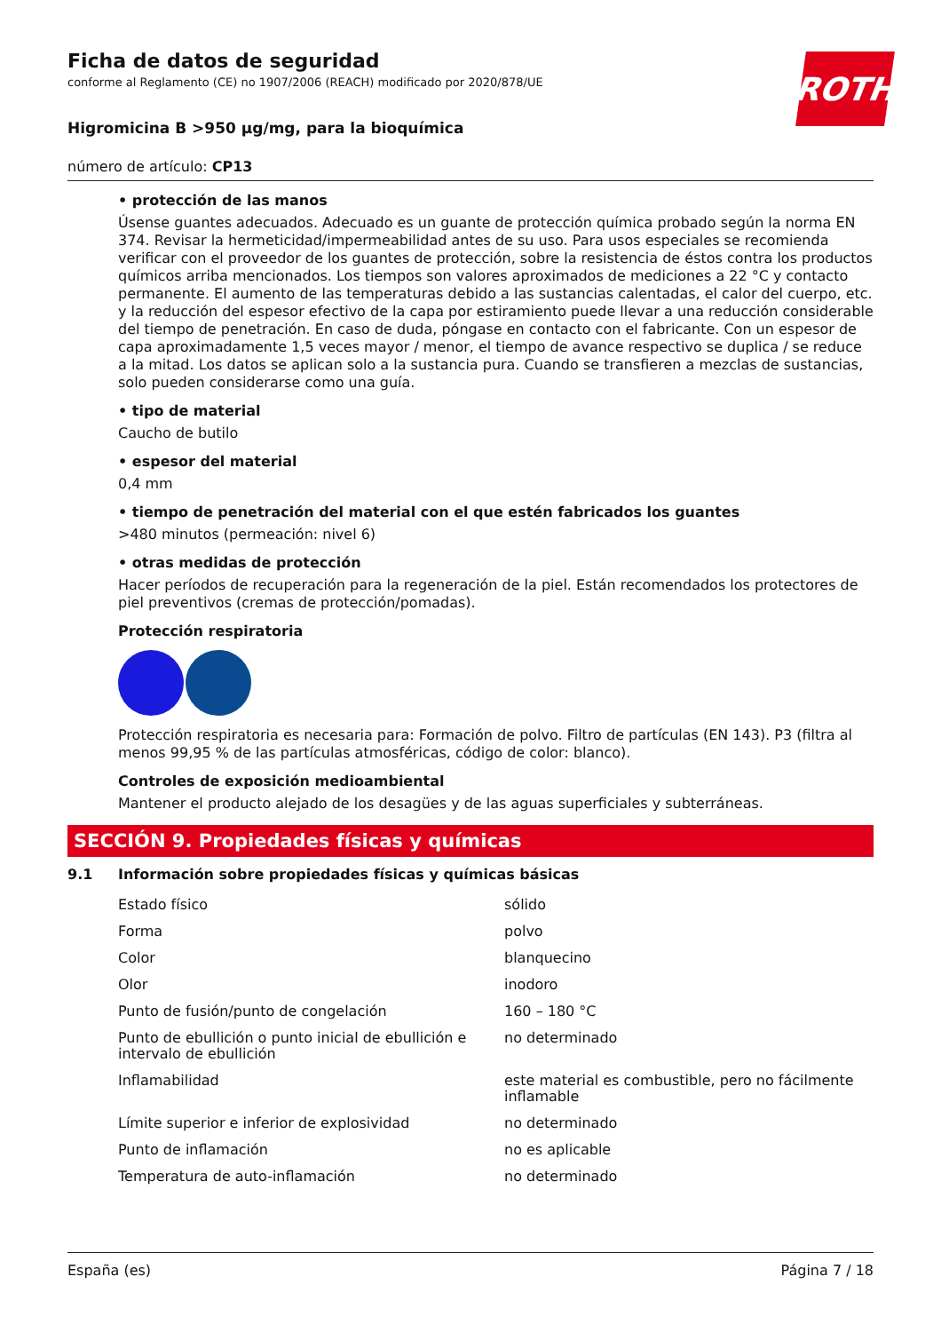Ficha de datos de seguridad
conforme al Reglamento (CE) no 1907/2006 (REACH) modificado por 2020/878/UE
ROTH
Higromicina B >950 µg/mg, para la bioquímica
número de artículo: CP13
• protección de las manos
Úsense guantes adecuados. Adecuado es un guante de protección química probado según la norma EN 374. Revisar la hermeticidad/impermeabilidad antes de su uso. Para usos especiales se recomienda verificar con el proveedor de los guantes de protección, sobre la resistencia de éstos contra los productos químicos arriba mencionados. Los tiempos son valores aproximados de mediciones a 22 °C y contacto permanente. El aumento de las temperaturas debido a las sustancias calentadas, el calor del cuerpo, etc. y la reducción del espesor efectivo de la capa por estiramiento puede llevar a una reducción considerable del tiempo de penetración. En caso de duda, póngase en contacto con el fabricante. Con un espesor de capa aproximadamente 1,5 veces mayor / menor, el tiempo de avance respectivo se duplica / se reduce a la mitad. Los datos se aplican solo a la sustancia pura. Cuando se transfieren a mezclas de sustancias, solo pueden considerarse como una guía.
• tipo de material
Caucho de butilo
• espesor del material
0,4 mm
• tiempo de penetración del material con el que estén fabricados los guantes
>480 minutos (permeación: nivel 6)
• otras medidas de protección
Hacer períodos de recuperación para la regeneración de la piel. Están recomendados los protectores de piel preventivos (cremas de protección/pomadas).
Protección respiratoria
Protección respiratoria es necesaria para: Formación de polvo. Filtro de partículas (EN 143). P3 (filtra al menos 99,95 % de las partículas atmosféricas, código de color: blanco).
Controles de exposición medioambiental
Mantener el producto alejado de los desagües y de las aguas superficiales y subterráneas.
SECCIÓN 9. Propiedades físicas y químicas
9.1 Información sobre propiedades físicas y químicas básicas
| Estado físico | sólido |
| Forma | polvo |
| Color | blanquecino |
| Olor | inodoro |
| Punto de fusión/punto de congelación | 160 – 180 °C |
| Punto de ebullición o punto inicial de ebullición e intervalo de ebullición | no determinado |
| Inflamabilidad | este material es combustible, pero no fácilmente inflamable |
| Límite superior e inferior de explosividad | no determinado |
| Punto de inflamación | no es aplicable |
| Temperatura de auto-inflamación | no determinado |
España (es) Página 7 / 18